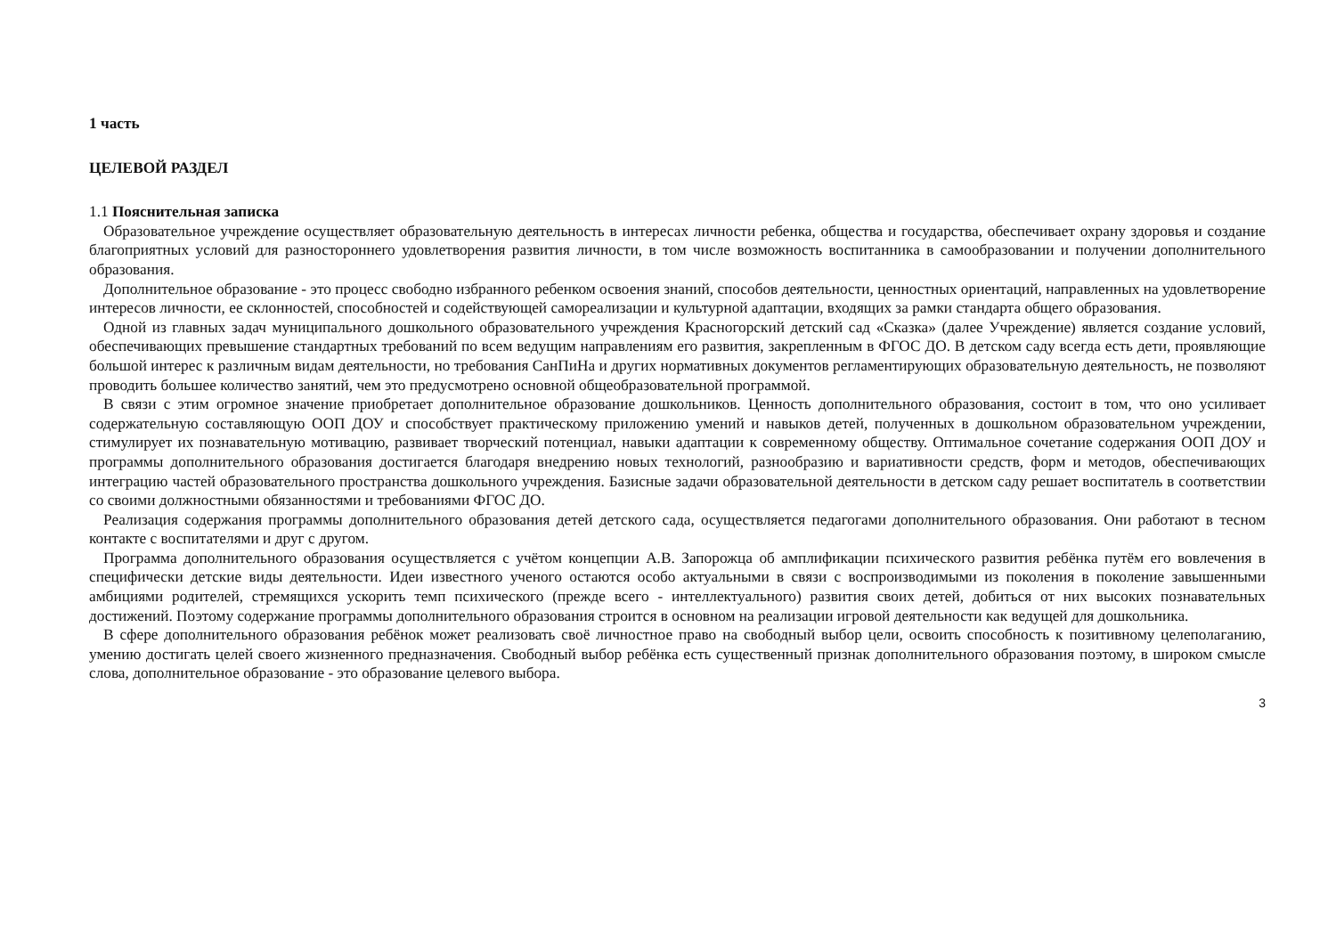1 часть
ЦЕЛЕВОЙ РАЗДЕЛ
1.1 Пояснительная записка
Образовательное учреждение осуществляет образовательную деятельность в интересах личности ребенка, общества и государства, обеспечивает охрану здоровья и создание благоприятных условий для разностороннего удовлетворения развития личности, в том числе возможность воспитанника в самообразовании и получении дополнительного образования.
Дополнительное образование - это процесс свободно избранного ребенком освоения знаний, способов деятельности, ценностных ориентаций, направленных на удовлетворение интересов личности, ее склонностей, способностей и содействующей самореализации и культурной адаптации, входящих за рамки стандарта общего образования.
Одной из главных задач муниципального дошкольного образовательного учреждения Красногорский детский сад «Сказка» (далее Учреждение) является создание условий, обеспечивающих превышение стандартных требований по всем ведущим направлениям его развития, закрепленным в ФГОС ДО. В детском саду всегда есть дети, проявляющие большой интерес к различным видам деятельности, но требования СанПиНа и других нормативных документов регламентирующих образовательную деятельность, не позволяют проводить большее количество занятий, чем это предусмотрено основной общеобразовательной программой.
В связи с этим огромное значение приобретает дополнительное образование дошкольников. Ценность дополнительного образования, состоит в том, что оно усиливает содержательную составляющую ООП ДОУ и способствует практическому приложению умений и навыков детей, полученных в дошкольном образовательном учреждении, стимулирует их познавательную мотивацию, развивает творческий потенциал, навыки адаптации к современному обществу. Оптимальное сочетание содержания ООП ДОУ и программы дополнительного образования достигается благодаря внедрению новых технологий, разнообразию и вариативности средств, форм и методов, обеспечивающих интеграцию частей образовательного пространства дошкольного учреждения. Базисные задачи образовательной деятельности в детском саду решает воспитатель в соответствии со своими должностными обязанностями и требованиями ФГОС ДО.
Реализация содержания программы дополнительного образования детей детского сада, осуществляется педагогами дополнительного образования. Они работают в тесном контакте с воспитателями и друг с другом.
Программа дополнительного образования осуществляется с учётом концепции А.В. Запорожца об амплификации психического развития ребёнка путём его вовлечения в специфически детские виды деятельности. Идеи известного ученого остаются особо актуальными в связи с воспроизводимыми из поколения в поколение завышенными амбициями родителей, стремящихся ускорить темп психического (прежде всего - интеллектуального) развития своих детей, добиться от них высоких познавательных достижений. Поэтому содержание программы дополнительного образования строится в основном на реализации игровой деятельности как ведущей для дошкольника.
В сфере дополнительного образования ребёнок может реализовать своё личностное право на свободный выбор цели, освоить способность к позитивному целеполаганию, умению достигать целей своего жизненного предназначения. Свободный выбор ребёнка есть существенный признак дополнительного образования поэтому, в широком смысле слова, дополнительное образование - это образование целевого выбора.
3